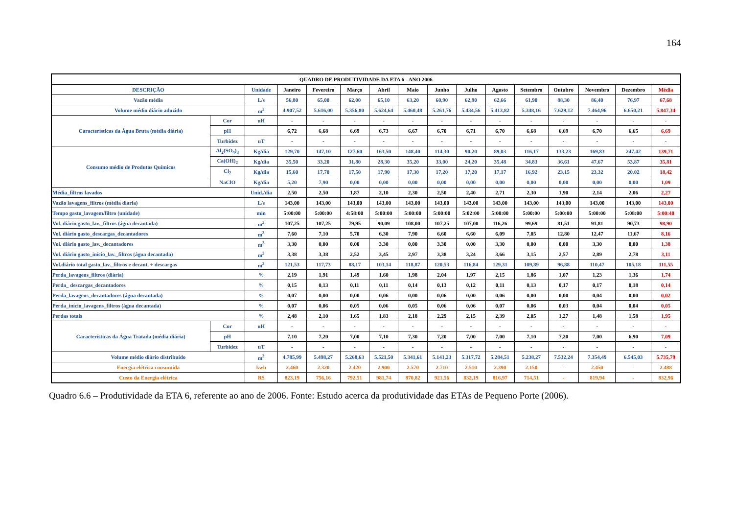164
| QUADRO DE PRODUTIVIDADE DA ETA 6 - ANO 2006 | | | | | | | | | | | | | | | |
| --- | --- | --- | --- | --- | --- | --- | --- | --- | --- | --- | --- | --- | --- | --- | --- |
| DESCRIÇÃO | | Unidade | Janeiro | Fevereiro | Março | Abril | Maio | Junho | Julho | Agosto | Setembro | Outubro | Novembro | Dezembro | Média |
| Vazão média | | L/s | 56,80 | 65,00 | 62,00 | 65,10 | 63,20 | 60,90 | 62,90 | 62,66 | 61,90 | 88,30 | 86,40 | 76,97 | 67,68 |
| Volume médio diário aduzido | | m<sup>3</sup> | 4.907,52 | 5.616,00 | 5.356,80 | 5.624,64 | 5.460,48 | 5.261,76 | 5.434,56 | 5.413,82 | 5.348,16 | 7.629,12 | 7.464,96 | 6.650,21 | 5.847,34 |
| Características da Água Bruta (média diária) | Cor | uH | - | - | - | - | - | - | - | - | - | - | - | - | - |
| | pH | | 6,72 | 6,68 | 6,69 | 6,73 | 6,67 | 6,70 | 6,71 | 6,70 | 6,68 | 6,69 | 6,70 | 6,65 | 6,69 |
| | Turbidez | uT | - | - | - | - | - | - | - | - | - | - | - | - | - |
| Consumo médio de Produtos Químicos | Al<sub>2</sub>(SO<sub>4</sub>)<sub>3</sub> | Kg/dia | 129,70 | 147,10 | 127,60 | 163,50 | 148,40 | 114,30 | 90,20 | 89,03 | 116,17 | 133,23 | 169,83 | 247,42 | 139,71 |
| | Ca(OH)<sub>2</sub> | Kg/dia | 35,50 | 33,20 | 31,80 | 28,30 | 35,20 | 33,00 | 24,20 | 35,48 | 34,83 | 36,61 | 47,67 | 53,87 | 35,81 |
| | Cl<sub>2</sub> | Kg/dia | 15,60 | 17,70 | 17,50 | 17,90 | 17,30 | 17,20 | 17,20 | 17,17 | 16,92 | 23,15 | 23,32 | 20,02 | 18,42 |
| | NaClO | Kg/dia | 5,20 | 7,90 | 0,00 | 0,00 | 0,00 | 0,00 | 0,00 | 0,00 | 0,00 | 0,00 | 0,00 | 0,00 | 1,09 |
| Média_filtros lavados | | Unid./dia | 2,50 | 2,50 | 1,87 | 2,10 | 2,30 | 2,50 | 2,40 | 2,71 | 2,30 | 1,90 | 2,14 | 2,06 | 2,27 |
| Vazão lavagens_filtros (média diária) | | L/s | 143,00 | 143,00 | 143,00 | 143,00 | 143,00 | 143,00 | 143,00 | 143,00 | 143,00 | 143,00 | 143,00 | 143,00 | 143,00 |
| Tempo gasto_lavagem/filtro (unidade) | | min | 5:00:00 | 5:00:00 | 4:58:00 | 5:00:00 | 5:00:00 | 5:00:00 | 5:02:00 | 5:00:00 | 5:00:00 | 5:00:00 | 5:00:00 | 5:08:00 | 5:00:40 |
| Vol. diário gasto_lav._filtros (água decantada) | | m<sup>3</sup> | 107,25 | 107,25 | 79,95 | 90,09 | 108,00 | 107,25 | 107,00 | 116,26 | 99,69 | 81,51 | 91,81 | 90,73 | 98,90 |
| Vol. diário gasto_descargas_decantadores | | m<sup>3</sup> | 7,60 | 7,10 | 5,70 | 6,30 | 7,90 | 6,60 | 6,60 | 6,09 | 7,05 | 12,80 | 12,47 | 11,67 | 8,16 |
| Vol. diário gasto_lav._decantadores | | m<sup>3</sup> | 3,30 | 0,00 | 0,00 | 3,30 | 0,00 | 3,30 | 0,00 | 3,30 | 0,00 | 0,00 | 3,30 | 0,00 | 1,38 |
| Vol. diário gasto_início_lav._filtros (água decantada) | | m<sup>3</sup> | 3,38 | 3,38 | 2,52 | 3,45 | 2,97 | 3,38 | 3,24 | 3,66 | 3,15 | 2,57 | 2,89 | 2,78 | 3,11 |
| Vol.diário total gasto_lav._filtros e decant. + descargas | | m<sup>3</sup> | 121,53 | 117,73 | 88,17 | 103,14 | 118,87 | 120,53 | 116,84 | 129,31 | 109,89 | 96,88 | 110,47 | 105,18 | 111,55 |
| Perda_lavagens_filtros (diária) | | % | 2,19 | 1,91 | 1,49 | 1,60 | 1,98 | 2,04 | 1,97 | 2,15 | 1,86 | 1,07 | 1,23 | 1,36 | 1,74 |
| Perda_ descargas_decantadores | | % | 0,15 | 0,13 | 0,11 | 0,11 | 0,14 | 0,13 | 0,12 | 0,11 | 0,13 | 0,17 | 0,17 | 0,18 | 0,14 |
| Perda_lavagens_decantadores (água decantada) | | % | 0,07 | 0,00 | 0,00 | 0,06 | 0,00 | 0,06 | 0,00 | 0,06 | 0,00 | 0,00 | 0,04 | 0,00 | 0,02 |
| Perda_início_lavagens_filtros (água decantada) | | % | 0,07 | 0,06 | 0,05 | 0,06 | 0,05 | 0,06 | 0,06 | 0,07 | 0,06 | 0,03 | 0,04 | 0,04 | 0,05 |
| Perdas totais | | % | 2,48 | 2,10 | 1,65 | 1,83 | 2,18 | 2,29 | 2,15 | 2,39 | 2,05 | 1,27 | 1,48 | 1,58 | 1,95 |
| Características da Água Tratada (média diária) | Cor | uH | - | - | - | - | - | - | - | - | - | - | - | - | - |
| | pH | | 7,10 | 7,20 | 7,00 | 7,10 | 7,30 | 7,20 | 7,00 | 7,00 | 7,10 | 7,20 | 7,00 | 6,90 | 7,09 |
| | Turbidez | uT | - | - | - | - | - | - | - | - | - | - | - | - | - |
| Volume médio diário distribuído | | m<sup>3</sup> | 4.785,99 | 5.498,27 | 5.268,63 | 5.521,50 | 5.341,61 | 5.141,23 | 5.317,72 | 5.284,51 | 5.238,27 | 7.532,24 | 7.354,49 | 6.545,03 | 5.735,79 |
| Energia elétrica consumida | | kwh | 2.460 | 2.320 | 2.420 | 2.900 | 2.570 | 2.710 | 2.510 | 2.390 | 2.150 | - | 2.450 | - | 2.488 |
| Custo da Energia elétrica | | R$ | 823,19 | 756,16 | 792,51 | 981,74 | 870,82 | 921,56 | 832,19 | 816,97 | 714,51 | - | 819,94 | - | 832,96 |
Quadro 6.6 – Produtividade da ETA 6, referente ao ano de 2006. Fonte: Estudo acerca da produtividade das ETAs de Pequeno Porte (2006).